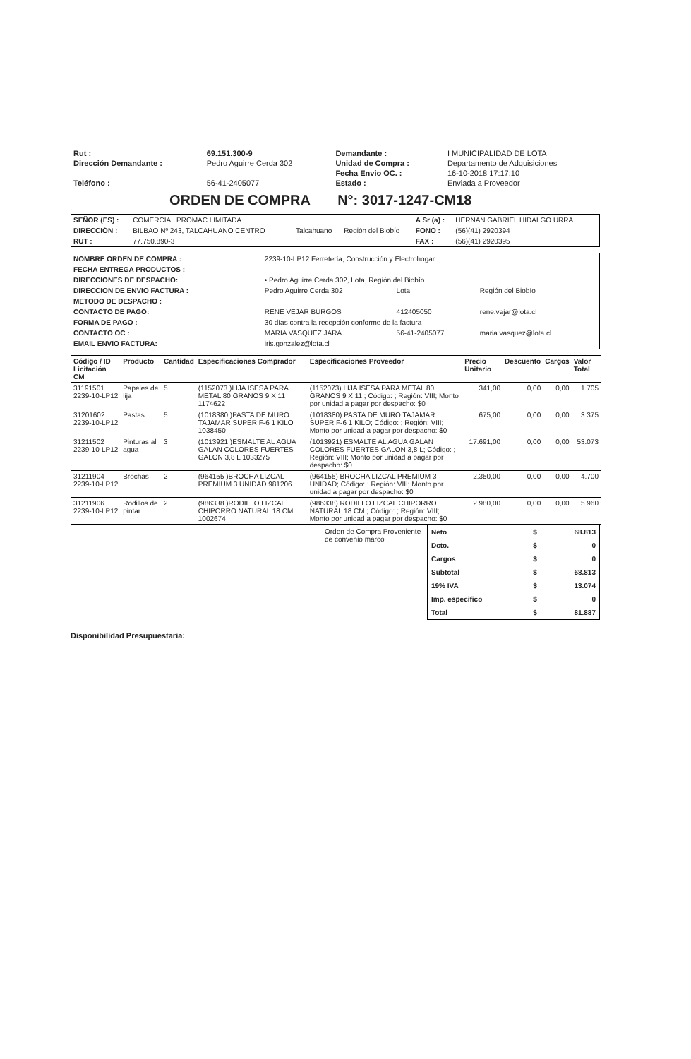| Rut : | 69.151.300-9 | Demandante : | I MUNICIPALIDAD DE LOTA |
| Dirección Demandante : | Pedro Aguirre Cerda 302 | Unidad de Compra : | Departamento de Adquisiciones |
| | | Fecha Envio OC. : | 16-10-2018 17:17:10 |
| Teléfono : | 56-41-2405077 | Estado : | Enviada a Proveedor |
ORDEN DE COMPRA N°: 3017-1247-CM18
| SEÑOR (ES) : | COMERCIAL PROMAC LIMITADA | | | A Sr (a) : | HERNAN GABRIEL HIDALGO URRA |
| DIRECCIÓN : | BILBAO Nº 243, TALCAHUANO CENTRO | Talcahuano | Región del Biobío | FONO : | (56)(41) 2920394 |
| RUT : | 77.750.890-3 | | | FAX : | (56)(41) 2920395 |
| NOMBRE ORDEN DE COMPRA : | 2239-10-LP12 Ferretería, Construcción y Electrohogar | | |
| FECHA ENTREGA PRODUCTOS : | | | |
| DIRECCIONES DE DESPACHO: | • Pedro Aguirre Cerda 302, Lota, Región del Biobío | | |
| DIRECCION DE ENVIO FACTURA : | Pedro Aguirre Cerda 302 | Lota | Región del Biobío |
| METODO DE DESPACHO : | | | |
| CONTACTO DE PAGO: | RENE VEJAR BURGOS | 412405050 | rene.vejar@lota.cl |
| FORMA DE PAGO : | 30 días contra la recepción conforme de la factura | | |
| CONTACTO OC : | MARIA VASQUEZ JARA | 56-41-2405077 | maria.vasquez@lota.cl |
| EMAIL ENVIO FACTURA: | iris.gonzalez@lota.cl | | |
| Código / ID Licitación CM | Producto | Cantidad | Especificaciones Comprador | Especificaciones Proveedor | Precio Unitario | Descuento | Cargos | Valor Total |
| --- | --- | --- | --- | --- | --- | --- | --- | --- |
| 31191501 2239-10-LP12 | Papeles de lija | 5 | (1152073 )LIJA ISESA PARA METAL 80 GRANOS 9 X 11 1174622 | (1152073) LIJA ISESA PARA METAL 80 GRANOS 9 X 11 ; Código: ; Región: VIII; Monto por unidad a pagar por despacho: $0 | 341,00 | 0,00 | 0,00 | 1.705 |
| 31201602 2239-10-LP12 | Pastas | 5 | (1018380 )PASTA DE MURO TAJAMAR SUPER F-6 1 KILO 1038450 | (1018380) PASTA DE MURO TAJAMAR SUPER F-6 1 KILO; Código: ; Región: VIII; Monto por unidad a pagar por despacho: $0 | 675,00 | 0,00 | 0,00 | 3.375 |
| 31211502 2239-10-LP12 | Pinturas al agua | 3 | (1013921 )ESMALTE AL AGUA GALAN COLORES FUERTES GALON 3,8 L 1033275 | (1013921) ESMALTE AL AGUA GALAN COLORES FUERTES GALON 3,8 L; Código: ; Región: VIII; Monto por unidad a pagar por despacho: $0 | 17.691,00 | 0,00 | 0,00 | 53.073 |
| 31211904 2239-10-LP12 | Brochas | 2 | (964155 )BROCHA LIZCAL PREMIUM 3 UNIDAD 981206 | (964155) BROCHA LIZCAL PREMIUM 3 UNIDAD; Código: ; Región: VIII; Monto por unidad a pagar por despacho: $0 | 2.350,00 | 0,00 | 0,00 | 4.700 |
| 31211906 2239-10-LP12 | Rodillos de pintar | 2 | (986338 )RODILLO LIZCAL CHIPORRO NATURAL 18 CM 1002674 | (986338) RODILLO LIZCAL CHIPORRO NATURAL 18 CM ; Código: ; Región: VIII; Monto por unidad a pagar por despacho: $0 | 2.980,00 | 0,00 | 0,00 | 5.960 |
Orden de Compra Proveniente de convenio marco
| Neto | $ | 68.813 |
| Dcto. | $ | 0 |
| Cargos | $ | 0 |
| Subtotal | $ | 68.813 |
| 19% IVA | $ | 13.074 |
| Imp. especifico | $ | 0 |
| Total | $ | 81.887 |
Disponibilidad Presupuestaria: